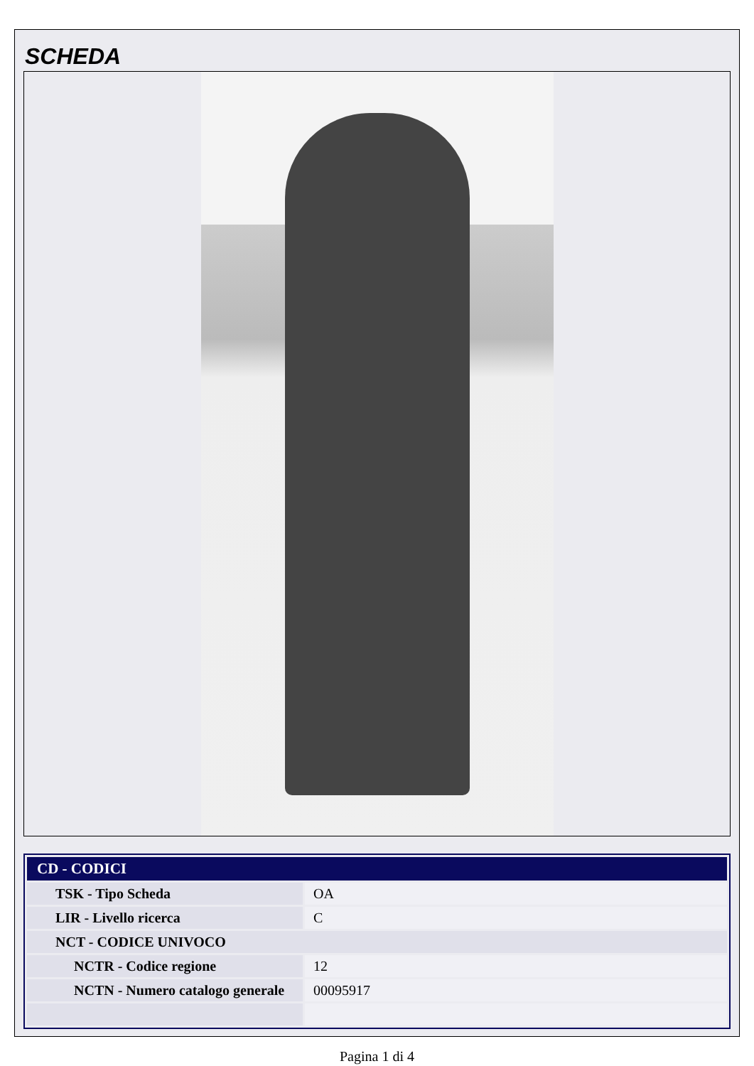SCHEDA
| CD - CODICI | |
| --- | --- |
| TSK - Tipo Scheda | OA |
| LIR - Livello ricerca | C |
| NCT - CODICE UNIVOCO | |
| NCTR - Codice regione | 12 |
| NCTN - Numero catalogo generale | 00095917 |
Pagina 1 di 4